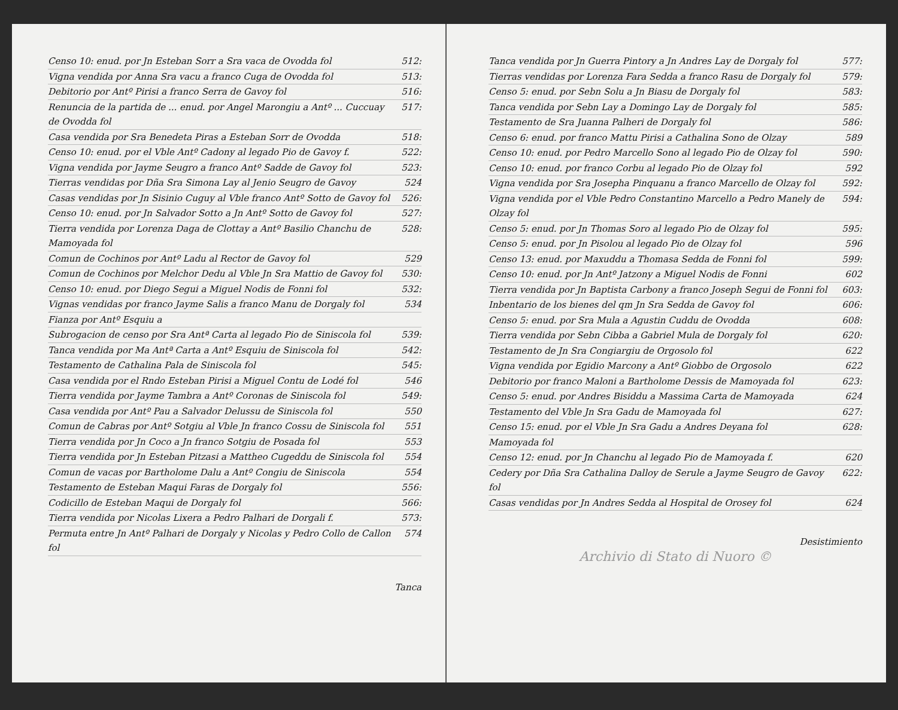Censo 10: enud. por Jn Esteban Sorr a Sra vaca de Ovodda fol 512:
Vigna vendida por Anna Sra vacu a franco Cuga de Ovodda fol 513:
Debitorio por Antº Pirisi a franco Serra de Gavoy fol 516:
Renuncia de la partida de ... enud. por Angel Marongiu a Antº ... Cuccuay de Ovodda fol 517:
Casa vendida por Sra Benedeta Piras a Esteban Sorr de Ovodda 518:
Censo 10: enud. por el Vble Antº Cadony al legado Pio de Gavoy f. 522:
Vigna vendida por Jayme Seugro a franco Antº Sadde de Gavoy fol 523:
Tierras vendidas por Dña Sra Simona Lay al Jenio Seugro de Gavoy 524
Casas vendidas por Jn Sisinio Cuguy al Vble franco Antº Sotto de Gavoy fol 526:
Censo 10: enud. por Jn Salvador Sotto a Jn Antº Sotto de Gavoy fol 527:
Tierra vendida por Lorenza Daga de Clottay a Antº Basilio Chanchu de Mamoyada fol 528:
Comun de Cochinos por Antº Ladu al Rector de Gavoy fol 529
Comun de Cochinos por Melchor Dedu al Vble Jn Sra Mattio de Gavoy fol 530:
Censo 10: enud. por Diego Segui a Miguel Nodis de Fonni fol 532:
Vignas vendidas por franco Jayme Salis a franco Manu de Dorgaly fol 534
Fianza por Antº Esquiu a
Subrogacion de censo por Sra Antª Carta al legado Pio de Siniscola fol 539:
Tanca vendida por Ma Antª Carta a Antº Esquiu de Siniscola fol 542:
Testamento de Cathalina Pala de Siniscola fol 545:
Casa vendida por el Rndo Esteban Pirisi a Miguel Contu de Lodé fol 546
Tierra vendida por Jayme Tambra a Antº Coronas de Siniscola fol 549:
Casa vendida por Antº Pau a Salvador Delussu de Siniscola fol 550
Comun de Cabras por Antº Sotgiu al Vble Jn franco Cossu de Siniscola fol 551
Tierra vendida por Jn Coco a Jn franco Sotgiu de Posada fol 553
Tierra vendida por Jn Esteban Pitzasi a Mattheo Cugeddu de Siniscola fol 554
Comun de vacas por Bartholome Dalu a Antº Congiu de Siniscola 554
Testamento de Esteban Maqui Faras de Dorgaly fol 556:
Codicillo de Esteban Maqui de Dorgaly fol 566:
Tierra vendida por Nicolas Lixera a Pedro Palhari de Dorgali f. 573:
Permuta entre Jn Antº Palhari de Dorgaly y Nicolas y Pedro Collo de Callon fol 574
Tanca
Tanca vendida por Jn Guerra Pintory a Jn Andres Lay de Dorgaly fol 577:
Tierras vendidas por Lorenza Fara Sedda a franco Rasu de Dorgaly fol 579:
Censo 5: enud. por Sebn Solu a Jn Biasu de Dorgaly fol 583:
Tanca vendida por Sebn Lay a Domingo Lay de Dorgaly fol 585:
Testamento de Sra Juanna Palheri de Dorgaly fol 586:
Censo 6: enud. por franco Mattu Pirisi a Cathalina Sono de Olzay 589
Censo 10: enud. por Pedro Marcello Sono al legado Pio de Olzay fol 590:
Censo 10: enud. por franco Corbu al legado Pio de Olzay fol 592
Vigna vendida por Sra Josepha Pinquanu a franco Marcello de Olzay fol 592:
Vigna vendida por el Vble Pedro Constantino Marcello a Pedro Manely de Olzay fol 594:
Censo 5: enud. por Jn Thomas Soro al legado Pio de Olzay fol 595:
Censo 5: enud. por Jn Pisolou al legado Pio de Olzay fol 596
Censo 13: enud. por Maxuddu a Thomasa Sedda de Fonni fol 599:
Censo 10: enud. por Jn Antº Jatzony a Miguel Nodis de Fonni 602
Tierra vendida por Jn Baptista Carbony a franco Joseph Segui de Fonni fol 603:
Inbentario de los bienes del qm Jn Sra Sedda de Gavoy fol 606:
Censo 5: enud. por Sra Mula a Agustin Cuddu de Ovodda 608:
Tierra vendida por Sebn Cibba a Gabriel Mula de Dorgaly fol 620:
Testamento de Jn Sra Congiargiu de Orgosolo fol 622
Vigna vendida por Egidio Marcony a Antº Giobbo de Orgosolo 622
Debitorio por franco Maloni a Bartholome Dessis de Mamoyada fol 623:
Censo 5: enud. por Andres Bisiddu a Massima Carta de Mamoyada 624
Testamento del Vble Jn Sra Gadu de Mamoyada fol 627:
Censo 15: enud. por el Vble Jn Sra Gadu a Andres Deyana fol 628:
Mamoyada fol
Censo 12: enud. por Jn Chanchu al legado Pio de Mamoyada f. 620
Cedery por Dña Sra Cathalina Dalloy de Serule a Jayme Seugro de Gavoy fol 622:
Casas vendidas por Jn Andres Sedda al Hospital de Orosey fol 624
Desistimiento
Archivio di Stato di Nuoro ©